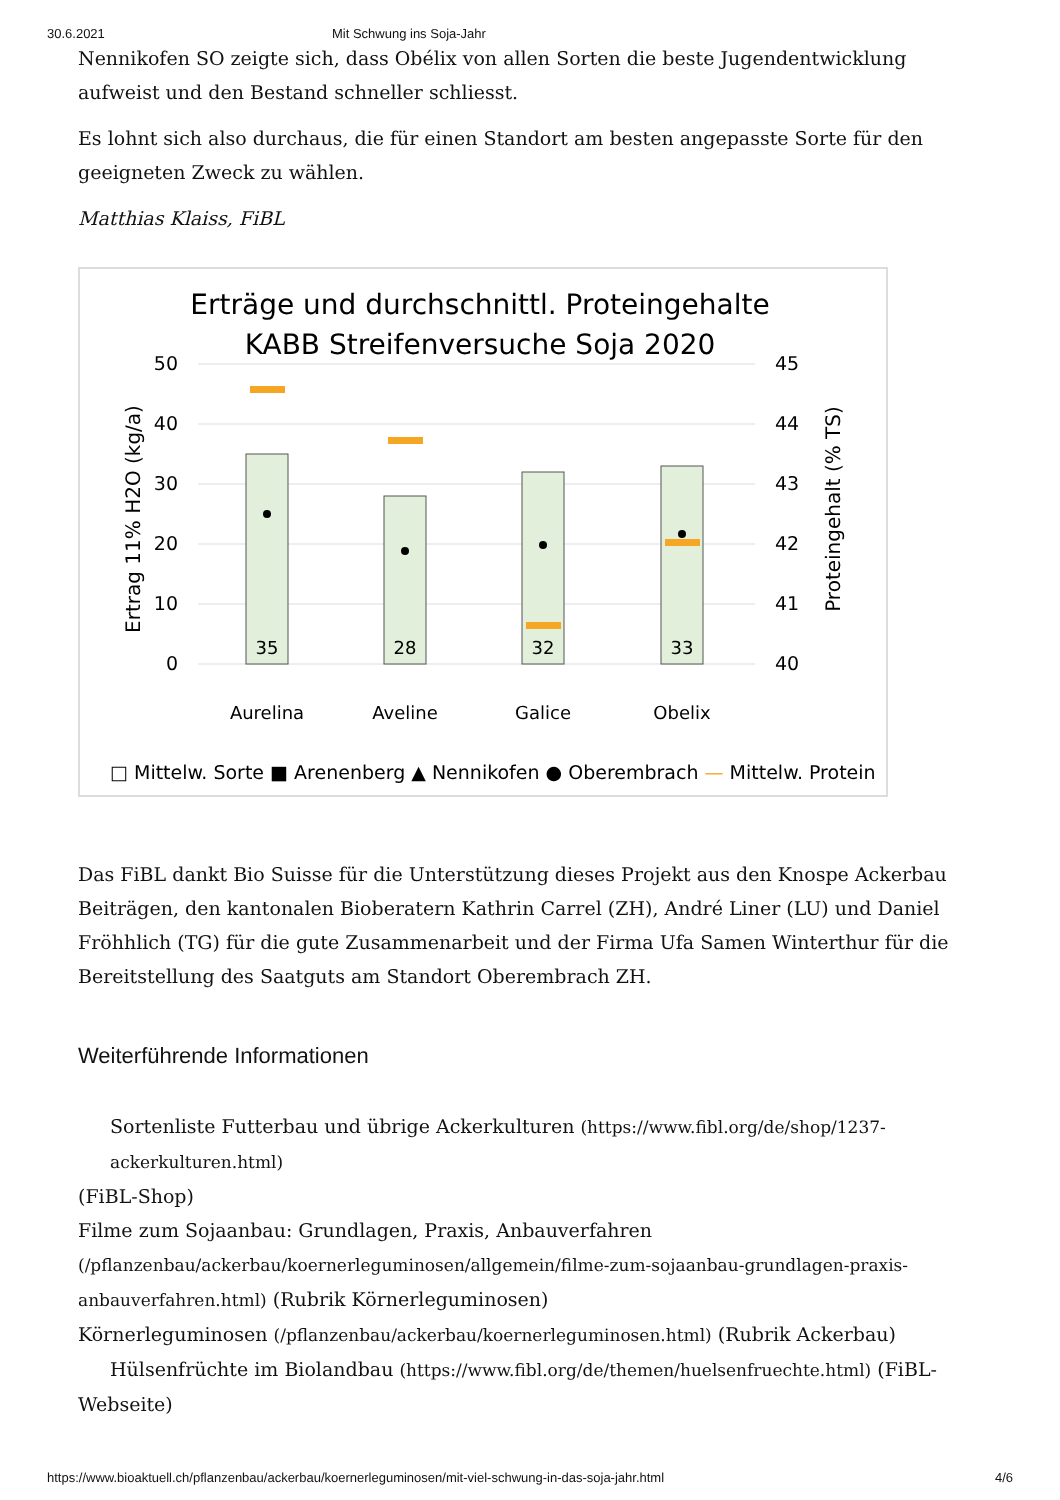30.6.2021 Mit Schwung ins Soja-Jahr
Nennikofen SO zeigte sich, dass Obélix von allen Sorten die beste Jugendentwicklung aufweist und den Bestand schneller schliesst.
Es lohnt sich also durchaus, die für einen Standort am besten angepasste Sorte für den geeigneten Zweck zu wählen.
Matthias Klaiss, FiBL
Erträge und durchschnittl. Proteingehalte
KABB Streifenversuche Soja 2020
50
40
30
20
10
0
45
44
43
42
41
40
Ertrag 11% H2O (kg/a)
Proteingehalt (% TS)
35
28
32
33
Aurelina
Aveline
Galice
Obelix
□ Mittelw. Sorte ■ Arenenberg ▲ Nennikofen ● Oberembrach — Mittelw. Protein
Das FiBL dankt Bio Suisse für die Unterstützung dieses Projekt aus den Knospe Ackerbau Beiträgen, den kantonalen Bioberatern Kathrin Carrel (ZH), André Liner (LU) und Daniel Fröhhlich (TG) für die gute Zusammenarbeit und der Firma Ufa Samen Winterthur für die Bereitstellung des Saatguts am Standort Oberembrach ZH.
Weiterführende Informationen
Sortenliste Futterbau und übrige Ackerkulturen (https://www.fibl.org/de/shop/1237-ackerkulturen.html)
(FiBL-Shop)
Filme zum Sojaanbau: Grundlagen, Praxis, Anbauverfahren (/pflanzenbau/ackerbau/koernerleguminosen/allgemein/filme-zum-sojaanbau-grundlagen-praxis-anbauverfahren.html) (Rubrik Körnerleguminosen)
Körnerleguminosen (/pflanzenbau/ackerbau/koernerleguminosen.html) (Rubrik Ackerbau)
Hülsenfrüchte im Biolandbau (https://www.fibl.org/de/themen/huelsenfruechte.html) (FiBL-Webseite)
https://www.bioaktuell.ch/pflanzenbau/ackerbau/koernerleguminosen/mit-viel-schwung-in-das-soja-jahr.html 4/6